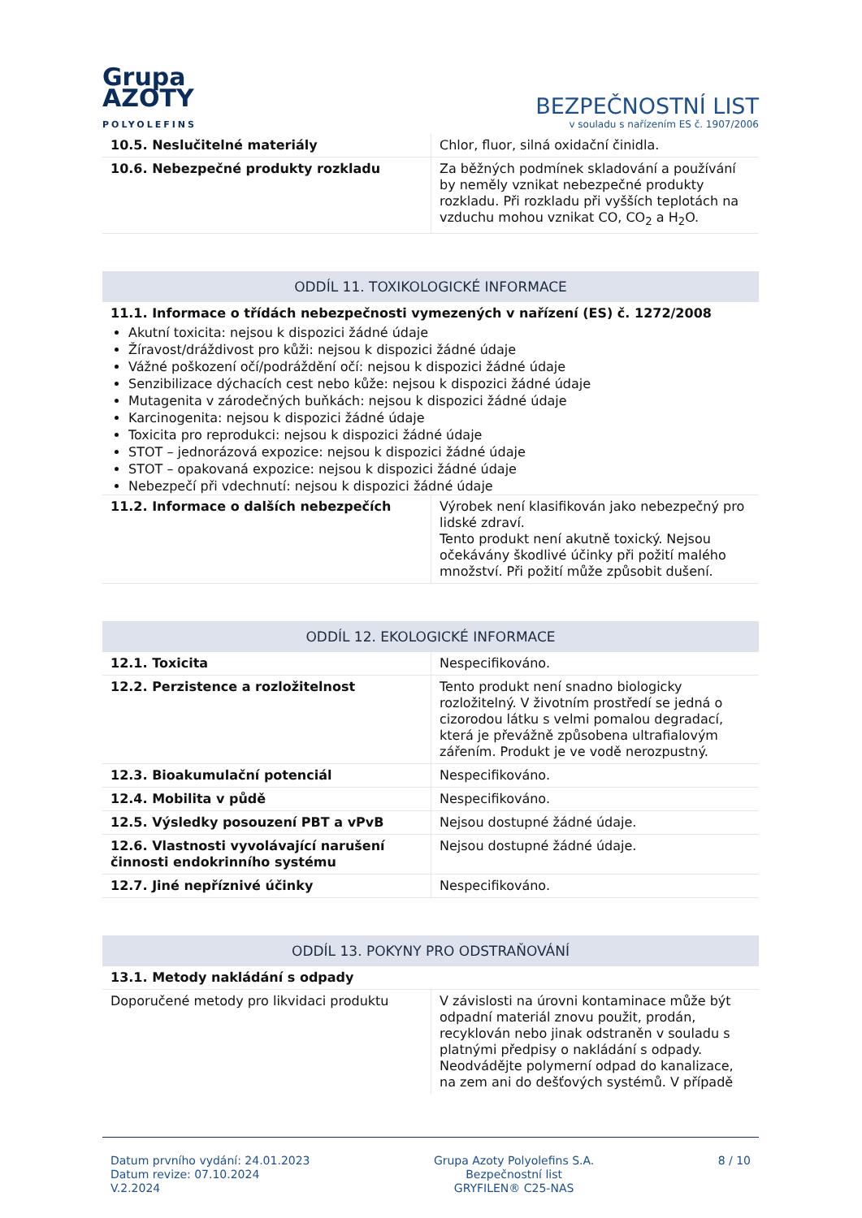Grupa
AZOTY
POLYOLEFINS
BEZPEČNOSTNÍ LIST
v souladu s nařízením ES č. 1907/2006
| 10.5. Neslučitelné materiály | Chlor, fluor, silná oxidační činidla. |
| 10.6. Nebezpečné produkty rozkladu | Za běžných podmínek skladování a používání by neměly vznikat nebezpečné produkty rozkladu. Při rozkladu při vyšších teplotách na vzduchu mohou vznikat CO, CO<sub>2</sub> a H<sub>2</sub>O. |
ODDÍL 11. TOXIKOLOGICKÉ INFORMACE
11.1. Informace o třídách nebezpečnosti vymezených v nařízení (ES) č. 1272/2008
Akutní toxicita: nejsou k dispozici žádné údaje
Žíravost/dráždivost pro kůži: nejsou k dispozici žádné údaje
Vážné poškození očí/podráždění očí: nejsou k dispozici žádné údaje
Senzibilizace dýchacích cest nebo kůže: nejsou k dispozici žádné údaje
Mutagenita v zárodečných buňkách: nejsou k dispozici žádné údaje
Karcinogenita: nejsou k dispozici žádné údaje
Toxicita pro reprodukci: nejsou k dispozici žádné údaje
STOT – jednorázová expozice: nejsou k dispozici žádné údaje
STOT – opakovaná expozice: nejsou k dispozici žádné údaje
Nebezpečí při vdechnutí: nejsou k dispozici žádné údaje
| 11.2. Informace o dalších nebezpečích | Výrobek není klasifikován jako nebezpečný pro lidské zdraví. Tento produkt není akutně toxický. Nejsou očekávány škodlivé účinky při požití malého množství. Při požití může způsobit dušení. |
ODDÍL 12. EKOLOGICKÉ INFORMACE
| 12.1. Toxicita | Nespecifikováno. |
| 12.2. Perzistence a rozložitelnost | Tento produkt není snadno biologicky rozložitelný. V životním prostředí se jedná o cizorodou látku s velmi pomalou degradací, která je převážně způsobena ultrafialovým zářením. Produkt je ve vodě nerozpustný. |
| 12.3. Bioakumulační potenciál | Nespecifikováno. |
| 12.4. Mobilita v půdě | Nespecifikováno. |
| 12.5. Výsledky posouzení PBT a vPvB | Nejsou dostupné žádné údaje. |
| 12.6. Vlastnosti vyvolávající narušení činnosti endokrinního systému | Nejsou dostupné žádné údaje. |
| 12.7. Jiné nepříznivé účinky | Nespecifikováno. |
ODDÍL 13. POKYNY PRO ODSTRAŇOVÁNÍ
| 13.1. Metody nakládání s odpady | |
| Doporučené metody pro likvidaci produktu | V závislosti na úrovni kontaminace může být odpadní materiál znovu použit, prodán, recyklován nebo jinak odstraněn v souladu s platnými předpisy o nakládání s odpady. Neodvádějte polymerní odpad do kanalizace, na zem ani do dešťových systémů. V případě |
Datum prvního vydání: 24.01.2023
Datum revize: 07.10.2024
V.2.2024
Grupa Azoty Polyolefins S.A.
Bezpečnostní list
GRYFILEN® C25-NAS
8 / 10